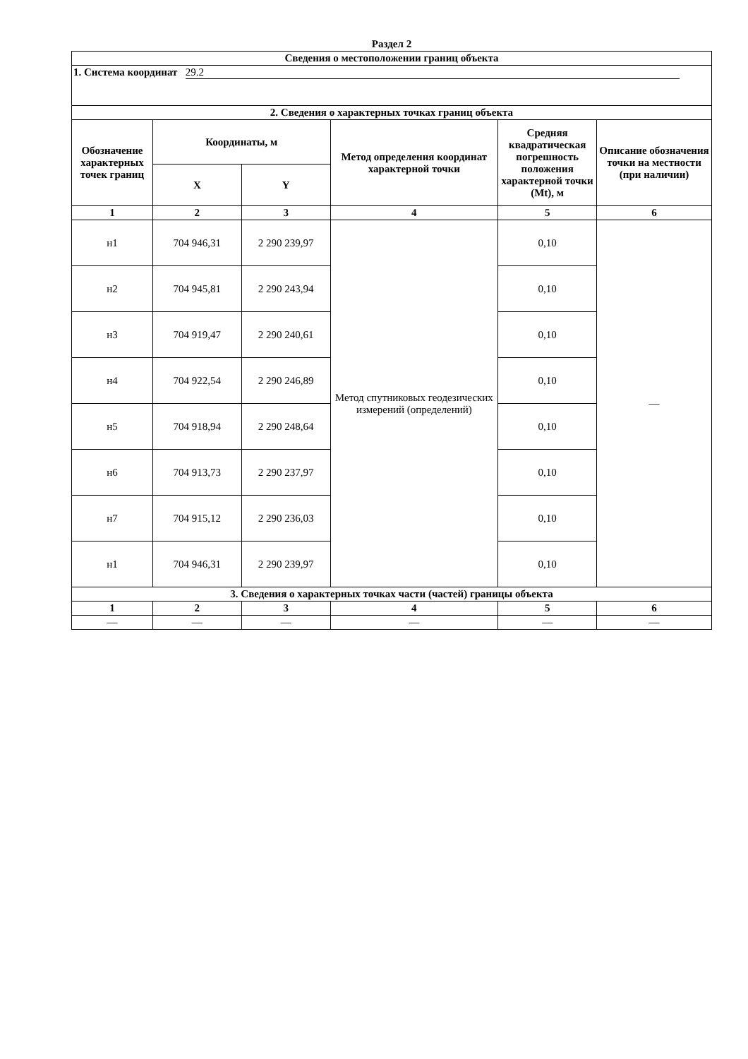Раздел 2
| Сведения о местоположении границ объекта | | | | | |
| --- | --- | --- | --- | --- | --- |
| 1. Система координат 29.2 | | | | | |
| 2. Сведения о характерных точках границ объекта | | | | | |
| Обозначение характерных точек границ | Координаты, м | | Метод определения координат характерной точки | Средняя квадратическая погрешность положения характерной точки (Mt), м | Описание обозначения точки на местности (при наличии) |
| | X | Y | | | |
| 1 | 2 | 3 | 4 | 5 | 6 |
| н1 | 704 946,31 | 2 290 239,97 | Метод спутниковых геодезических измерений (определений) | 0,10 | — |
| н2 | 704 945,81 | 2 290 243,94 | | 0,10 | |
| н3 | 704 919,47 | 2 290 240,61 | | 0,10 | |
| н4 | 704 922,54 | 2 290 246,89 | | 0,10 | |
| н5 | 704 918,94 | 2 290 248,64 | | 0,10 | |
| н6 | 704 913,73 | 2 290 237,97 | | 0,10 | |
| н7 | 704 915,12 | 2 290 236,03 | | 0,10 | |
| н1 | 704 946,31 | 2 290 239,97 | | 0,10 | |
| 3. Сведения о характерных точках части (частей) границы объекта | | | | | |
| 1 | 2 | 3 | 4 | 5 | 6 |
| — | — | — | — | — | — |